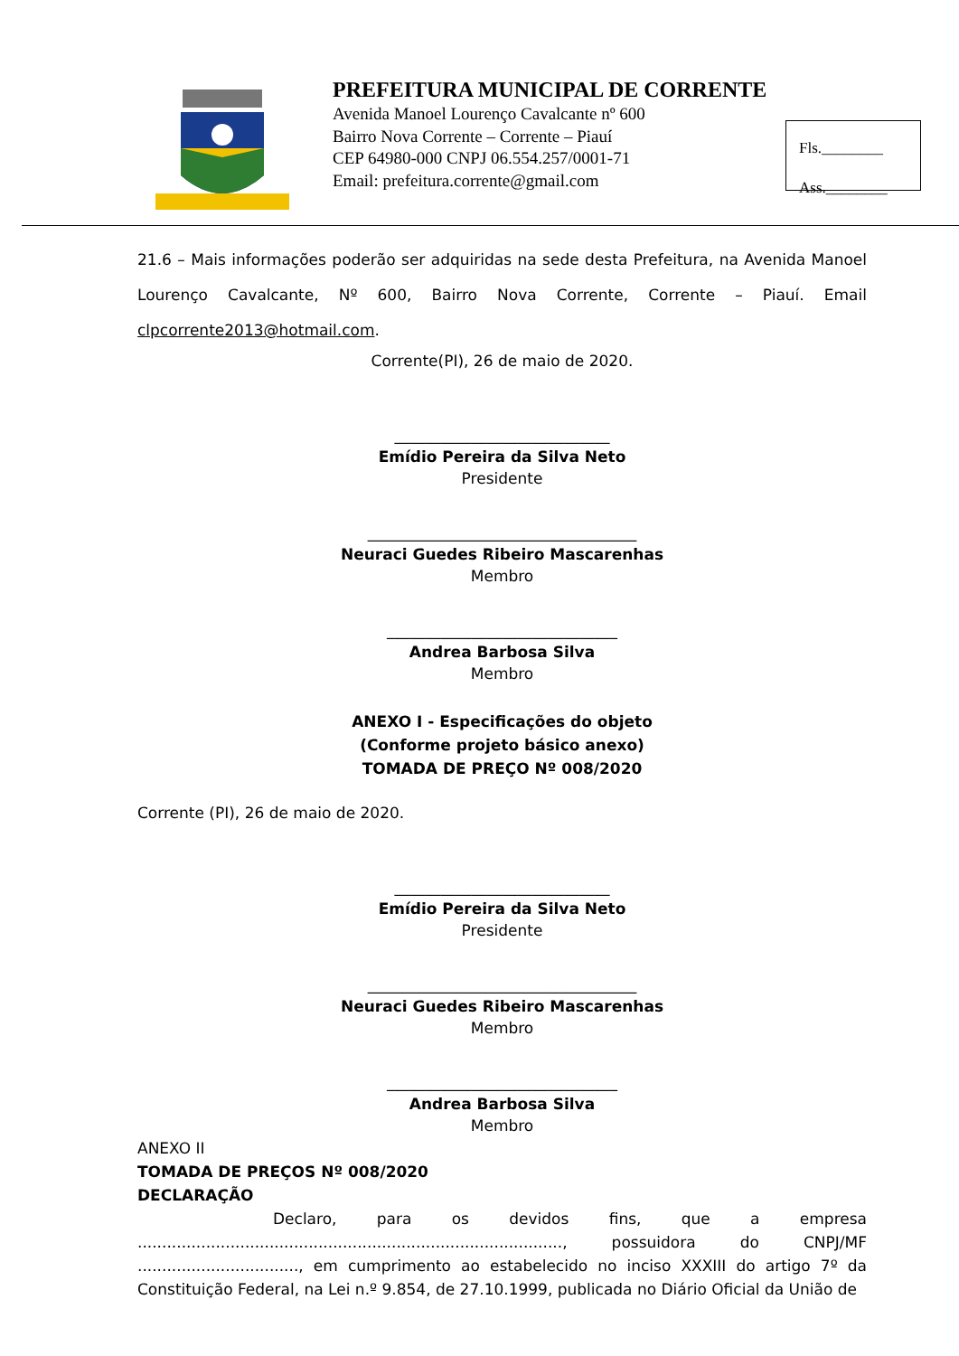PREFEITURA MUNICIPAL DE CORRENTE
Avenida Manoel Lourenço Cavalcante nº 600
Bairro Nova Corrente – Corrente – Piauí
CEP 64980-000 CNPJ 06.554.257/0001-71
Email: prefeitura.corrente@gmail.com
Fls.________
Ass.________
21.6 – Mais informações poderão ser adquiridas na sede desta Prefeitura, na Avenida Manoel Lourenço Cavalcante, Nº 600, Bairro Nova Corrente, Corrente – Piauí. Email clpcorrente2013@hotmail.com.
Corrente(PI), 26 de maio de 2020.
____________________________
Emídio Pereira da Silva Neto
Presidente
___________________________________
Neuraci Guedes Ribeiro Mascarenhas
Membro
______________________________
Andrea Barbosa Silva
Membro
ANEXO I - Especificações do objeto
(Conforme projeto básico anexo)
TOMADA DE PREÇO Nº 008/2020
Corrente (PI), 26 de maio de 2020.
____________________________
Emídio Pereira da Silva Neto
Presidente
___________________________________
Neuraci Guedes Ribeiro Mascarenhas
Membro
______________________________
Andrea Barbosa Silva
Membro
ANEXO II
TOMADA DE PREÇOS Nº 008/2020
DECLARAÇÃO
Declaro, para os devidos fins, que a empresa ......................................................................................., possuidora do CNPJ/MF ................................., em cumprimento ao estabelecido no inciso XXXIII do artigo 7º da Constituição Federal, na Lei n.º 9.854, de 27.10.1999, publicada no Diário Oficial da União de